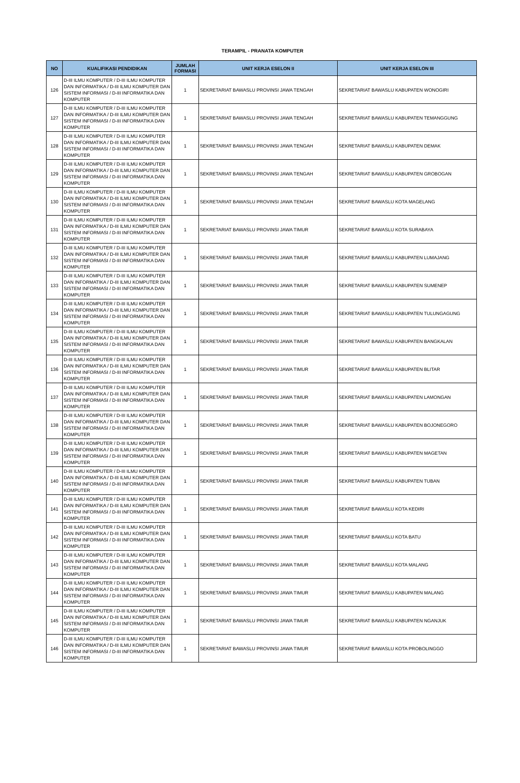TERAMPIL - PRANATA KOMPUTER
| NO | KUALIFIKASI PENDIDIKAN | JUMLAH FORMASI | UNIT KERJA ESELON II | UNIT KERJA ESELON III |
| --- | --- | --- | --- | --- |
| 126 | D-III ILMU KOMPUTER / D-III ILMU KOMPUTER DAN INFORMATIKA / D-III ILMU KOMPUTER DAN SISTEM INFORMASI / D-III INFORMATIKA DAN KOMPUTER | 1 | SEKRETARIAT BAWASLU PROVINSI JAWA TENGAH | SEKRETARIAT BAWASLU KABUPATEN WONOGIRI |
| 127 | D-III ILMU KOMPUTER / D-III ILMU KOMPUTER DAN INFORMATIKA / D-III ILMU KOMPUTER DAN SISTEM INFORMASI / D-III INFORMATIKA DAN KOMPUTER | 1 | SEKRETARIAT BAWASLU PROVINSI JAWA TENGAH | SEKRETARIAT BAWASLU KABUPATEN TEMANGGUNG |
| 128 | D-III ILMU KOMPUTER / D-III ILMU KOMPUTER DAN INFORMATIKA / D-III ILMU KOMPUTER DAN SISTEM INFORMASI / D-III INFORMATIKA DAN KOMPUTER | 1 | SEKRETARIAT BAWASLU PROVINSI JAWA TENGAH | SEKRETARIAT BAWASLU KABUPATEN DEMAK |
| 129 | D-III ILMU KOMPUTER / D-III ILMU KOMPUTER DAN INFORMATIKA / D-III ILMU KOMPUTER DAN SISTEM INFORMASI / D-III INFORMATIKA DAN KOMPUTER | 1 | SEKRETARIAT BAWASLU PROVINSI JAWA TENGAH | SEKRETARIAT BAWASLU KABUPATEN GROBOGAN |
| 130 | D-III ILMU KOMPUTER / D-III ILMU KOMPUTER DAN INFORMATIKA / D-III ILMU KOMPUTER DAN SISTEM INFORMASI / D-III INFORMATIKA DAN KOMPUTER | 1 | SEKRETARIAT BAWASLU PROVINSI JAWA TENGAH | SEKRETARIAT BAWASLU KOTA MAGELANG |
| 131 | D-III ILMU KOMPUTER / D-III ILMU KOMPUTER DAN INFORMATIKA / D-III ILMU KOMPUTER DAN SISTEM INFORMASI / D-III INFORMATIKA DAN KOMPUTER | 1 | SEKRETARIAT BAWASLU PROVINSI JAWA TIMUR | SEKRETARIAT BAWASLU KOTA SURABAYA |
| 132 | D-III ILMU KOMPUTER / D-III ILMU KOMPUTER DAN INFORMATIKA / D-III ILMU KOMPUTER DAN SISTEM INFORMASI / D-III INFORMATIKA DAN KOMPUTER | 1 | SEKRETARIAT BAWASLU PROVINSI JAWA TIMUR | SEKRETARIAT BAWASLU KABUPATEN LUMAJANG |
| 133 | D-III ILMU KOMPUTER / D-III ILMU KOMPUTER DAN INFORMATIKA / D-III ILMU KOMPUTER DAN SISTEM INFORMASI / D-III INFORMATIKA DAN KOMPUTER | 1 | SEKRETARIAT BAWASLU PROVINSI JAWA TIMUR | SEKRETARIAT BAWASLU KABUPATEN SUMENEP |
| 134 | D-III ILMU KOMPUTER / D-III ILMU KOMPUTER DAN INFORMATIKA / D-III ILMU KOMPUTER DAN SISTEM INFORMASI / D-III INFORMATIKA DAN KOMPUTER | 1 | SEKRETARIAT BAWASLU PROVINSI JAWA TIMUR | SEKRETARIAT BAWASLU KABUPATEN TULUNGAGUNG |
| 135 | D-III ILMU KOMPUTER / D-III ILMU KOMPUTER DAN INFORMATIKA / D-III ILMU KOMPUTER DAN SISTEM INFORMASI / D-III INFORMATIKA DAN KOMPUTER | 1 | SEKRETARIAT BAWASLU PROVINSI JAWA TIMUR | SEKRETARIAT BAWASLU KABUPATEN BANGKALAN |
| 136 | D-III ILMU KOMPUTER / D-III ILMU KOMPUTER DAN INFORMATIKA / D-III ILMU KOMPUTER DAN SISTEM INFORMASI / D-III INFORMATIKA DAN KOMPUTER | 1 | SEKRETARIAT BAWASLU PROVINSI JAWA TIMUR | SEKRETARIAT BAWASLU KABUPATEN BLITAR |
| 137 | D-III ILMU KOMPUTER / D-III ILMU KOMPUTER DAN INFORMATIKA / D-III ILMU KOMPUTER DAN SISTEM INFORMASI / D-III INFORMATIKA DAN KOMPUTER | 1 | SEKRETARIAT BAWASLU PROVINSI JAWA TIMUR | SEKRETARIAT BAWASLU KABUPATEN LAMONGAN |
| 138 | D-III ILMU KOMPUTER / D-III ILMU KOMPUTER DAN INFORMATIKA / D-III ILMU KOMPUTER DAN SISTEM INFORMASI / D-III INFORMATIKA DAN KOMPUTER | 1 | SEKRETARIAT BAWASLU PROVINSI JAWA TIMUR | SEKRETARIAT BAWASLU KABUPATEN BOJONEGORO |
| 139 | D-III ILMU KOMPUTER / D-III ILMU KOMPUTER DAN INFORMATIKA / D-III ILMU KOMPUTER DAN SISTEM INFORMASI / D-III INFORMATIKA DAN KOMPUTER | 1 | SEKRETARIAT BAWASLU PROVINSI JAWA TIMUR | SEKRETARIAT BAWASLU KABUPATEN MAGETAN |
| 140 | D-III ILMU KOMPUTER / D-III ILMU KOMPUTER DAN INFORMATIKA / D-III ILMU KOMPUTER DAN SISTEM INFORMASI / D-III INFORMATIKA DAN KOMPUTER | 1 | SEKRETARIAT BAWASLU PROVINSI JAWA TIMUR | SEKRETARIAT BAWASLU KABUPATEN TUBAN |
| 141 | D-III ILMU KOMPUTER / D-III ILMU KOMPUTER DAN INFORMATIKA / D-III ILMU KOMPUTER DAN SISTEM INFORMASI / D-III INFORMATIKA DAN KOMPUTER | 1 | SEKRETARIAT BAWASLU PROVINSI JAWA TIMUR | SEKRETARIAT BAWASLU KOTA KEDIRI |
| 142 | D-III ILMU KOMPUTER / D-III ILMU KOMPUTER DAN INFORMATIKA / D-III ILMU KOMPUTER DAN SISTEM INFORMASI / D-III INFORMATIKA DAN KOMPUTER | 1 | SEKRETARIAT BAWASLU PROVINSI JAWA TIMUR | SEKRETARIAT BAWASLU KOTA BATU |
| 143 | D-III ILMU KOMPUTER / D-III ILMU KOMPUTER DAN INFORMATIKA / D-III ILMU KOMPUTER DAN SISTEM INFORMASI / D-III INFORMATIKA DAN KOMPUTER | 1 | SEKRETARIAT BAWASLU PROVINSI JAWA TIMUR | SEKRETARIAT BAWASLU KOTA MALANG |
| 144 | D-III ILMU KOMPUTER / D-III ILMU KOMPUTER DAN INFORMATIKA / D-III ILMU KOMPUTER DAN SISTEM INFORMASI / D-III INFORMATIKA DAN KOMPUTER | 1 | SEKRETARIAT BAWASLU PROVINSI JAWA TIMUR | SEKRETARIAT BAWASLU KABUPATEN MALANG |
| 145 | D-III ILMU KOMPUTER / D-III ILMU KOMPUTER DAN INFORMATIKA / D-III ILMU KOMPUTER DAN SISTEM INFORMASI / D-III INFORMATIKA DAN KOMPUTER | 1 | SEKRETARIAT BAWASLU PROVINSI JAWA TIMUR | SEKRETARIAT BAWASLU KABUPATEN NGANJUK |
| 146 | D-III ILMU KOMPUTER / D-III ILMU KOMPUTER DAN INFORMATIKA / D-III ILMU KOMPUTER DAN SISTEM INFORMASI / D-III INFORMATIKA DAN KOMPUTER | 1 | SEKRETARIAT BAWASLU PROVINSI JAWA TIMUR | SEKRETARIAT BAWASLU KOTA PROBOLINGGO |